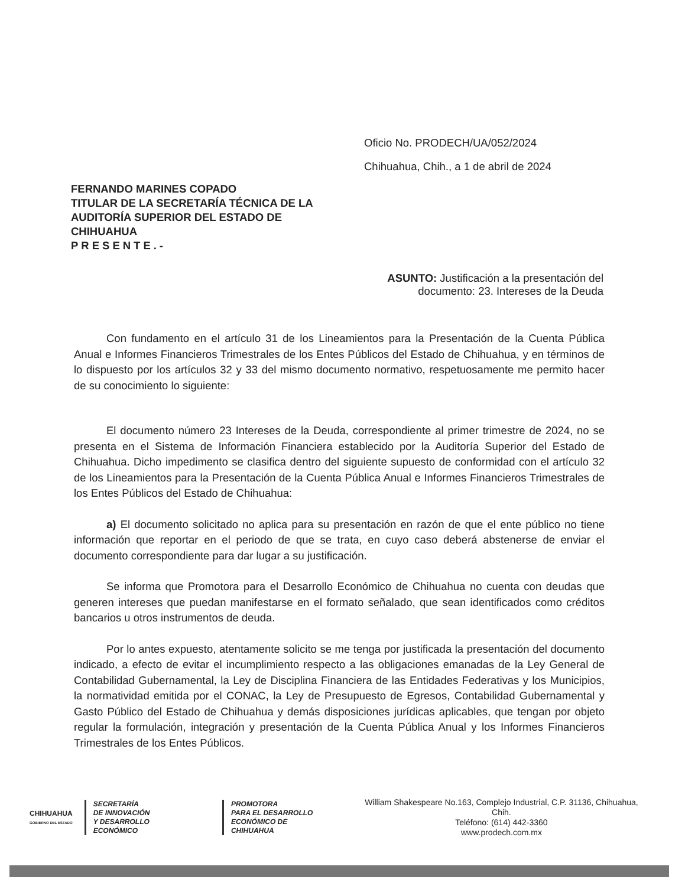Oficio No. PRODECH/UA/052/2024
Chihuahua, Chih., a 1 de abril de 2024
FERNANDO MARINES COPADO
TITULAR DE LA SECRETARÍA TÉCNICA DE LA
AUDITORÍA SUPERIOR DEL ESTADO DE
CHIHUAHUA
PRESENTE.-
ASUNTO: Justificación a la presentación del
documento: 23. Intereses de la Deuda
Con fundamento en el artículo 31 de los Lineamientos para la Presentación de la Cuenta Pública Anual e Informes Financieros Trimestrales de los Entes Públicos del Estado de Chihuahua, y en términos de lo dispuesto por los artículos 32 y 33 del mismo documento normativo, respetuosamente me permito hacer de su conocimiento lo siguiente:
El documento número 23 Intereses de la Deuda, correspondiente al primer trimestre de 2024, no se presenta en el Sistema de Información Financiera establecido por la Auditoría Superior del Estado de Chihuahua. Dicho impedimento se clasifica dentro del siguiente supuesto de conformidad con el artículo 32 de los Lineamientos para la Presentación de la Cuenta Pública Anual e Informes Financieros Trimestrales de los Entes Públicos del Estado de Chihuahua:
a) El documento solicitado no aplica para su presentación en razón de que el ente público no tiene información que reportar en el periodo de que se trata, en cuyo caso deberá abstenerse de enviar el documento correspondiente para dar lugar a su justificación.
Se informa que Promotora para el Desarrollo Económico de Chihuahua no cuenta con deudas que generen intereses que puedan manifestarse en el formato señalado, que sean identificados como créditos bancarios u otros instrumentos de deuda.
Por lo antes expuesto, atentamente solicito se me tenga por justificada la presentación del documento indicado, a efecto de evitar el incumplimiento respecto a las obligaciones emanadas de la Ley General de Contabilidad Gubernamental, la Ley de Disciplina Financiera de las Entidades Federativas y los Municipios, la normatividad emitida por el CONAC, la Ley de Presupuesto de Egresos, Contabilidad Gubernamental y Gasto Público del Estado de Chihuahua y demás disposiciones jurídicas aplicables, que tengan por objeto regular la formulación, integración y presentación de la Cuenta Pública Anual y los Informes Financieros Trimestrales de los Entes Públicos.
CHIHUAHUA
GOBIERNO DEL ESTADO
SECRETARÍA
DE INNOVACIÓN
Y DESARROLLO ECONÓMICO
PROMOTORA
PARA EL DESARROLLO
ECONÓMICO DE CHIHUAHUA
William Shakespeare No.163, Complejo Industrial, C.P. 31136, Chihuahua, Chih.
Teléfono: (614) 442-3360
www.prodech.com.mx